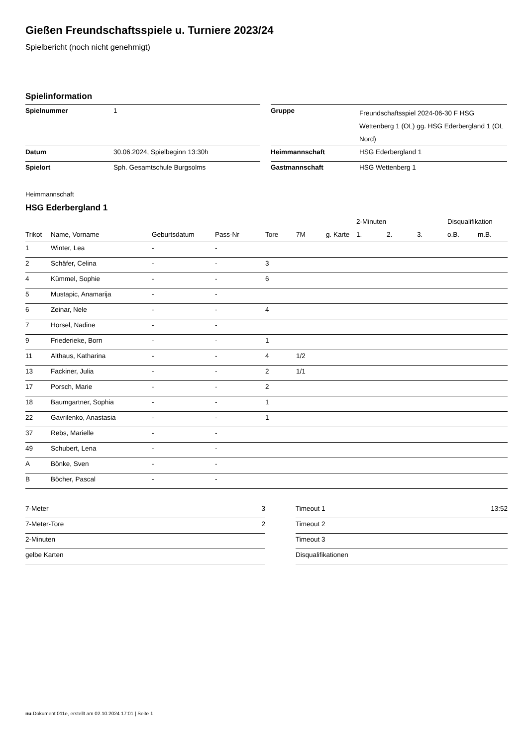Gießen Freundschaftsspiele u. Turniere 2023/24
Spielbericht (noch nicht genehmigt)
Spielinformation
| Spielnummer | 1 | | Gruppe | Freundschaftsspiel 2024-06-30 F HSG Wettenberg 1 (OL) gg. HSG Ederbergland 1 (OL Nord) |
| Datum | 30.06.2024, Spielbeginn 13:30h | | Heimmannschaft | HSG Ederbergland 1 |
| Spielort | Sph. Gesamtschule Burgsolms | | Gastmannschaft | HSG Wettenberg 1 |
Heimmannschaft
HSG Ederbergland 1
| | | | | | | | 2-Minuten | | | Disqualifikation | |
| --- | --- | --- | --- | --- | --- | --- | --- | --- | --- | --- | --- |
| Trikot | Name, Vorname | Geburtsdatum | Pass-Nr | Tore | 7M | g. Karte | 1. | 2. | 3. | o.B. | m.B. |
| 1 | Winter, Lea | - | - | | | | | | | | |
| 2 | Schäfer, Celina | - | - | 3 | | | | | | | |
| 4 | Kümmel, Sophie | - | - | 6 | | | | | | | |
| 5 | Mustapic, Anamarija | - | - | | | | | | | | |
| 6 | Zeinar, Nele | - | - | 4 | | | | | | | |
| 7 | Horsel, Nadine | - | - | | | | | | | | |
| 9 | Friederieke, Born | - | - | 1 | | | | | | | |
| 11 | Althaus, Katharina | - | - | 4 | 1/2 | | | | | | |
| 13 | Fackiner, Julia | - | - | 2 | 1/1 | | | | | | |
| 17 | Porsch, Marie | - | - | 2 | | | | | | | |
| 18 | Baumgartner, Sophia | - | - | 1 | | | | | | | |
| 22 | Gavrilenko, Anastasia | - | - | 1 | | | | | | | |
| 37 | Rebs, Marielle | - | - | | | | | | | | |
| 49 | Schubert, Lena | - | - | | | | | | | | |
| A | Bönke, Sven | - | - | | | | | | | | |
| B | Böcher, Pascal | - | - | | | | | | | | |
| 7-Meter | 3 |
| 7-Meter-Tore | 2 |
| 2-Minuten | |
| gelbe Karten | |
| Timeout 1 | 13:52 |
| Timeout 2 | |
| Timeout 3 | |
| Disqualifikationen | |
nu.Dokument 011e, erstellt am 02.10.2024 17:01 | Seite 1